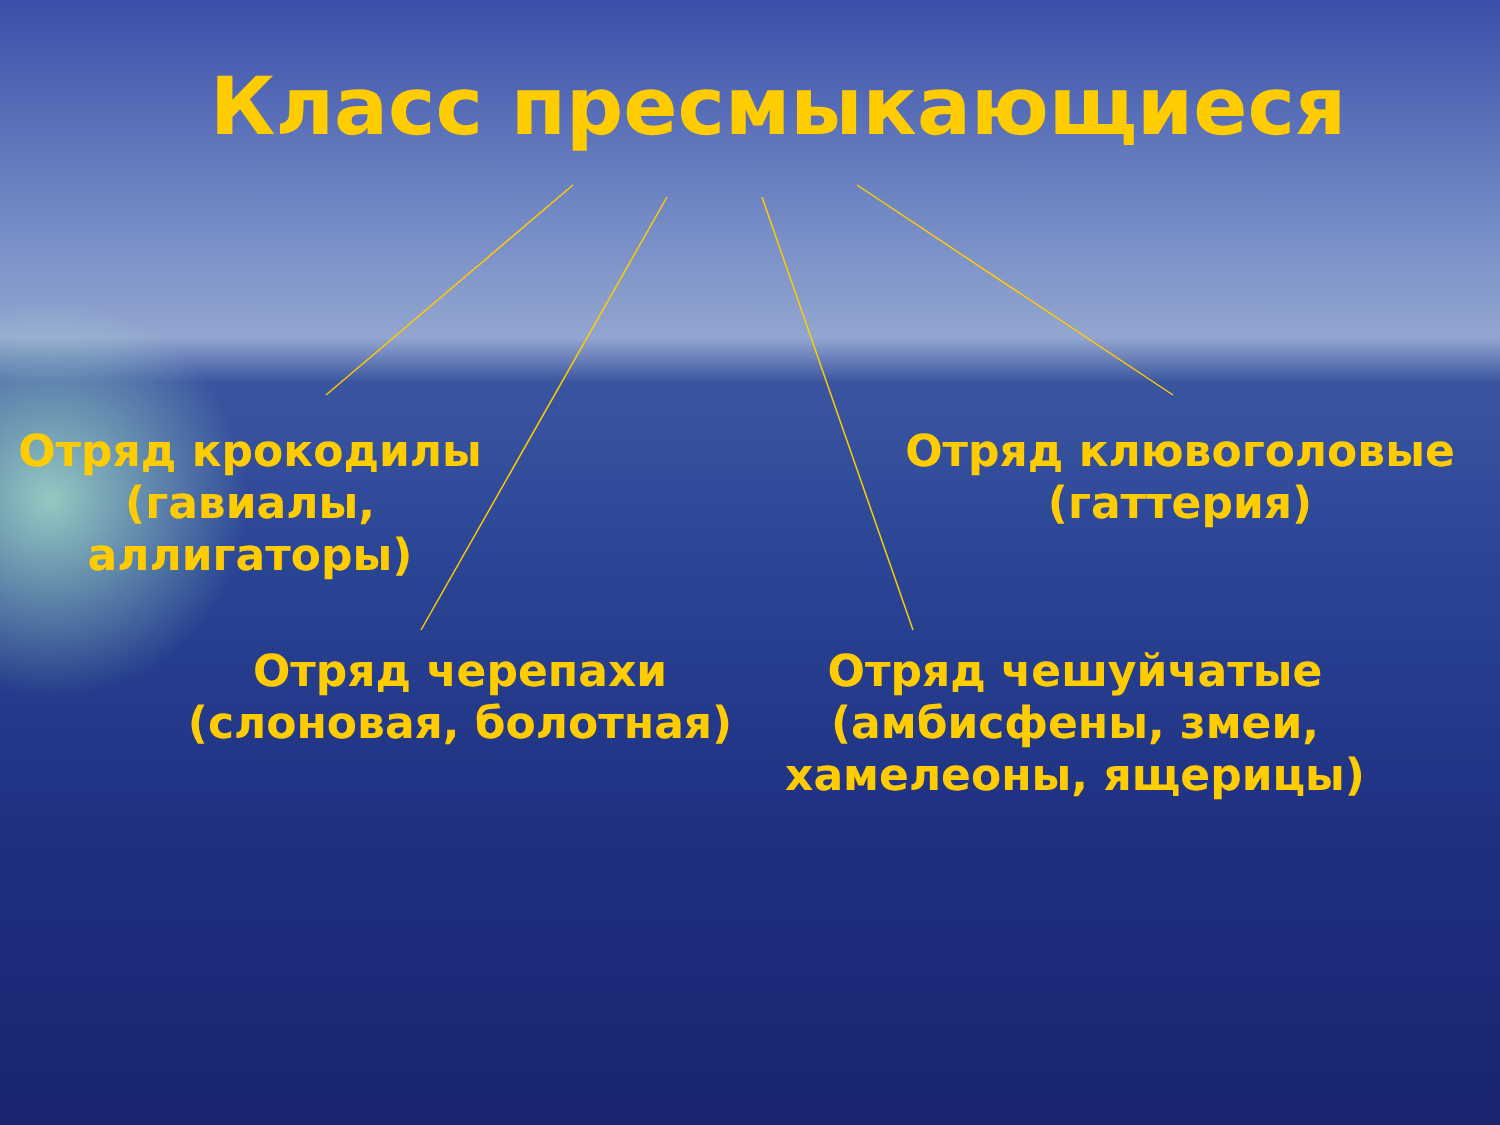Класс пресмыкающиеся
Отряд крокодилы (гавиалы, аллигаторы)
Отряд клювоголовые (гаттерия)
Отряд черепахи (слоновая, болотная)
Отряд чешуйчатые (амбисфены, змеи, хамелеоны, ящерицы)